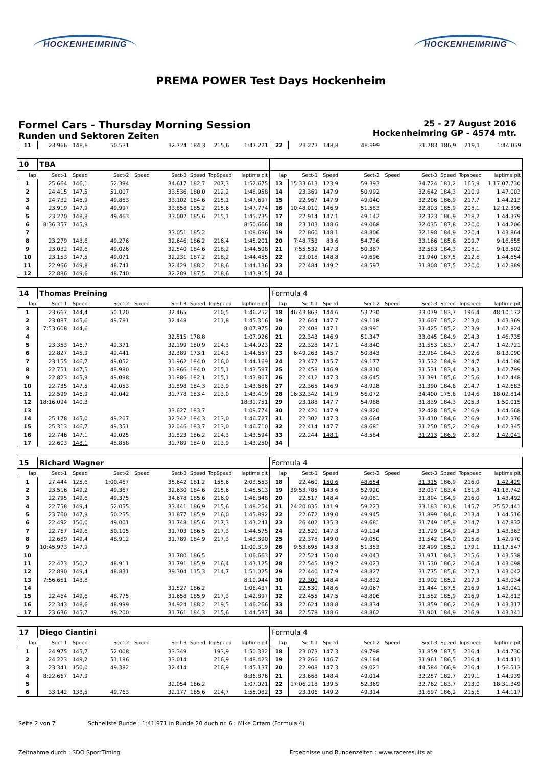HOCKENHEIMRING HOCKENHEIMRING
PREMA POWER Test Days Hockenheim
Formel Cars - Thursday Morning Session
Runden und Sektoren Zeiten
25 - 27 August 2016
Hockenheimring GP - 4574 mtr.
| 11 | 23.966 | 148,8 | 50.531 | | 32.724 | 184,3 | 215,6 | 1:47.221 | 22 | 23.277 | 148,8 | 48.999 | | 31.783 | 186,9 | 219,1 | 1:44.059 |
| 10 | TBA | | | | | | | | | | | | | | | | |
| lap | Sect-1 | Speed | Sect-2 | Speed | Sect-3 | Speed | TopSpeed | laptime pit | lap | Sect-1 | Speed | Sect-2 | Speed | Sect-3 | Speed | Topspeed | laptime pit |
| 1 | 25.664 | 146,1 | 52.394 | | 34.617 | 182,7 | 207,3 | 1:52.675 | 13 | 15:33.613 | 123,9 | 59.393 | | 34.724 | 181,2 | 165,9 | 1:17:07.730 |
| 2 | 24.415 | 147,5 | 51.007 | | 33.536 | 180,0 | 212,2 | 1:48.958 | 14 | 23.369 | 147,9 | 50.992 | | 32.642 | 184,3 | 210,9 | 1:47.003 |
| 3 | 24.732 | 146,9 | 49.863 | | 33.102 | 184,6 | 215,1 | 1:47.697 | 15 | 22.967 | 147,9 | 49.040 | | 32.206 | 186,9 | 217,7 | 1:44.213 |
| 4 | 23.919 | 147,9 | 49.997 | | 33.858 | 185,2 | 215,6 | 1:47.774 | 16 | 10:48.010 | 146,9 | 51.583 | | 32.803 | 185,9 | 208,1 | 12:12.396 |
| 5 | 23.270 | 148,8 | 49.463 | | 33.002 | 185,6 | 215,1 | 1:45.735 | 17 | 22.914 | 147,1 | 49.142 | | 32.323 | 186,9 | 218,2 | 1:44.379 |
| 6 | 8:36.357 | 145,9 | | | | | | 8:50.666 | 18 | 23.103 | 148,6 | 49.068 | | 32.035 | 187,8 | 220,0 | 1:44.206 |
| 7 | | | | | 33.051 | 185,2 | | 1:08.696 | 19 | 22.860 | 148,1 | 48.806 | | 32.198 | 184,9 | 220,4 | 1:43.864 |
| 8 | 23.279 | 148,6 | 49.276 | | 32.646 | 186,2 | 216,4 | 1:45.201 | 20 | 7:48.753 | 83,6 | 54.736 | | 33.166 | 185,6 | 209,7 | 9:16.655 |
| 9 | 23.032 | 149,6 | 49.026 | | 32.540 | 184,6 | 218,2 | 1:44.598 | 21 | 7:55.532 | 147,3 | 50.387 | | 32.583 | 184,3 | 208,1 | 9:18.502 |
| 10 | 23.153 | 147,5 | 49.071 | | 32.231 | 187,2 | 218,2 | 1:44.455 | 22 | 23.018 | 148,8 | 49.696 | | 31.940 | 187,5 | 212,6 | 1:44.654 |
| 11 | 22.966 | 149,8 | 48.741 | | 32.429 | 188,2 | 218,6 | 1:44.136 | 23 | 22.484 | 149,2 | 48.597 | | 31.808 | 187,5 | 220,0 | 1:42.889 |
| 12 | 22.886 | 149,6 | 48.740 | | 32.289 | 187,5 | 218,6 | 1:43.915 | 24 | | | | | | | | |
| 14 | Thomas Preining | | | | | | | | Formula 4 | | | | | | | | |
| lap | Sect-1 | Speed | Sect-2 | Speed | Sect-3 | Speed | TopSpeed | laptime pit | lap | Sect-1 | Speed | Sect-2 | Speed | Sect-3 | Speed | Topspeed | laptime pit |
| 1 | 23.667 | 144,4 | 50.120 | | 32.465 | | 210,5 | 1:46.252 | 18 | 46:43.863 | 144,6 | 53.230 | | 33.079 | 183,7 | 196,4 | 48:10.172 |
| 2 | 23.087 | 145,6 | 49.781 | | 32.448 | | 211,8 | 1:45.316 | 19 | 22.644 | 147,7 | 49.118 | | 31.607 | 185,2 | 213,0 | 1:43.369 |
| 3 | 7:53.608 | 144,6 | | | | | | 8:07.975 | 20 | 22.408 | 147,1 | 48.991 | | 31.425 | 185,2 | 213,9 | 1:42.824 |
| 4 | | | | | 32.515 | 178,8 | | 1:07.926 | 21 | 22.343 | 146,9 | 51.347 | | 33.045 | 184,9 | 214,3 | 1:46.735 |
| 5 | 23.353 | 146,7 | 49.371 | | 32.199 | 180,9 | 214,3 | 1:44.923 | 22 | 22.328 | 147,1 | 48.840 | | 31.553 | 183,7 | 214,7 | 1:42.721 |
| 6 | 22.827 | 145,9 | 49.441 | | 32.389 | 173,1 | 214,3 | 1:44.657 | 23 | 6:49.263 | 145,7 | 50.843 | | 32.984 | 184,3 | 202,6 | 8:13.090 |
| 7 | 23.155 | 146,7 | 49.052 | | 31.962 | 184,0 | 216,0 | 1:44.169 | 24 | 23.477 | 145,7 | 49.177 | | 31.532 | 184,9 | 214,7 | 1:44.186 |
| 8 | 22.751 | 147,5 | 48.980 | | 31.866 | 184,0 | 215,1 | 1:43.597 | 25 | 22.458 | 146,9 | 48.810 | | 31.531 | 183,4 | 214,3 | 1:42.799 |
| 9 | 22.823 | 145,9 | 49.098 | | 31.886 | 182,1 | 215,1 | 1:43.807 | 26 | 22.412 | 147,3 | 48.645 | | 31.391 | 185,6 | 215,6 | 1:42.448 |
| 10 | 22.735 | 147,5 | 49.053 | | 31.898 | 184,3 | 213,9 | 1:43.686 | 27 | 22.365 | 146,9 | 48.928 | | 31.390 | 184,6 | 214,7 | 1:42.683 |
| 11 | 22.599 | 146,9 | 49.042 | | 31.778 | 183,4 | 213,0 | 1:43.419 | 28 | 16:32.342 | 141,9 | 56.072 | | 34.400 | 175,6 | 194,6 | 18:02.814 |
| 12 | 18:16.094 | 140,3 | | | | | | 18:31.751 | 29 | 23.188 | 147,7 | 54.988 | | 31.839 | 184,3 | 205,3 | 1:50.015 |
| 13 | | | | | 33.627 | 183,7 | | 1:09.774 | 30 | 22.420 | 147,9 | 49.820 | | 32.428 | 185,9 | 216,9 | 1:44.668 |
| 14 | 25.178 | 145,0 | 49.207 | | 32.342 | 184,3 | 213,0 | 1:46.727 | 31 | 22.302 | 147,3 | 48.664 | | 31.410 | 184,6 | 216,9 | 1:42.376 |
| 15 | 25.313 | 146,7 | 49.351 | | 32.046 | 183,7 | 213,0 | 1:46.710 | 32 | 22.414 | 147,7 | 48.681 | | 31.250 | 185,2 | 216,9 | 1:42.345 |
| 16 | 22.746 | 147,1 | 49.025 | | 31.823 | 186,2 | 214,3 | 1:43.594 | 33 | 22.244 | 148,1 | 48.584 | | 31.213 | 186,9 | 218,2 | 1:42.041 |
| 17 | 22.603 | 148,1 | 48.858 | | 31.789 | 184,0 | 213,9 | 1:43.250 | 34 | | | | | | | | |
| 15 | Richard Wagner | | | | | | | | Formula 4 | | | | | | | | |
| lap | Sect-1 | Speed | Sect-2 | Speed | Sect-3 | Speed | TopSpeed | laptime pit | lap | Sect-1 | Speed | Sect-2 | Speed | Sect-3 | Speed | Topspeed | laptime pit |
| 1 | 27.444 | 125,6 | 1:00.467 | | 35.642 | 181,2 | 155,6 | 2:03.553 | 18 | 22.460 | 150,6 | 48.654 | | 31.315 | 186,9 | 216,0 | 1:42.429 |
| 2 | 23.516 | 149,2 | 49.367 | | 32.630 | 184,6 | 215,6 | 1:45.513 | 19 | 39:53.785 | 143,6 | 52.920 | | 32.037 | 183,4 | 181,8 | 41:18.742 |
| 3 | 22.795 | 149,6 | 49.375 | | 34.678 | 185,6 | 216,0 | 1:46.848 | 20 | 22.517 | 148,4 | 49.081 | | 31.894 | 184,9 | 216,0 | 1:43.492 |
| 4 | 22.758 | 149,4 | 52.055 | | 33.441 | 186,9 | 215,6 | 1:48.254 | 21 | 24:20.035 | 141,9 | 59.223 | | 33.183 | 181,8 | 145,7 | 25:52.441 |
| 5 | 23.760 | 147,9 | 50.255 | | 31.877 | 185,9 | 216,0 | 1:45.892 | 22 | 22.672 | 149,0 | 49.945 | | 31.899 | 184,6 | 213,4 | 1:44.516 |
| 6 | 22.492 | 150,0 | 49.001 | | 31.748 | 185,6 | 217,3 | 1:43.241 | 23 | 26.402 | 135,3 | 49.681 | | 31.749 | 185,9 | 214,7 | 1:47.832 |
| 7 | 22.767 | 149,6 | 50.105 | | 31.703 | 186,5 | 217,3 | 1:44.575 | 24 | 22.520 | 147,3 | 49.114 | | 31.729 | 184,9 | 214,3 | 1:43.363 |
| 8 | 22.689 | 149,4 | 48.912 | | 31.789 | 184,9 | 217,3 | 1:43.390 | 25 | 22.378 | 149,0 | 49.050 | | 31.542 | 184,0 | 215,6 | 1:42.970 |
| 9 | 10:45.973 | 147,9 | | | | | | 11:00.319 | 26 | 9:53.695 | 143,8 | 51.353 | | 32.499 | 185,2 | 179,1 | 11:17.547 |
| 10 | | | | | 31.780 | 186,5 | | 1:06.663 | 27 | 22.524 | 150,0 | 49.043 | | 31.971 | 184,3 | 215,6 | 1:43.538 |
| 11 | 22.423 | 150,2 | 48.911 | | 31.791 | 185,9 | 216,4 | 1:43.125 | 28 | 22.545 | 149,2 | 49.023 | | 31.530 | 186,2 | 216,4 | 1:43.098 |
| 12 | 22.890 | 149,4 | 48.831 | | 39.304 | 115,3 | 214,7 | 1:51.025 | 29 | 22.440 | 147,9 | 48.827 | | 31.775 | 185,6 | 217,3 | 1:43.042 |
| 13 | 7:56.651 | 148,8 | | | | | | 8:10.944 | 30 | 22.300 | 148,4 | 48.832 | | 31.902 | 185,2 | 217,3 | 1:43.034 |
| 14 | | | | | 31.527 | 186,2 | | 1:06.437 | 31 | 22.530 | 148,6 | 49.067 | | 31.444 | 187,5 | 216,9 | 1:43.041 |
| 15 | 22.464 | 149,6 | 48.775 | | 31.658 | 185,9 | 217,3 | 1:42.897 | 32 | 22.455 | 147,5 | 48.806 | | 31.552 | 185,9 | 216,9 | 1:42.813 |
| 16 | 22.343 | 148,6 | 48.999 | | 34.924 | 188,2 | 219,5 | 1:46.266 | 33 | 22.624 | 148,8 | 48.834 | | 31.859 | 186,2 | 216,9 | 1:43.317 |
| 17 | 23.636 | 145,7 | 49.200 | | 31.761 | 184,3 | 215,6 | 1:44.597 | 34 | 22.578 | 148,6 | 48.862 | | 31.901 | 184,9 | 216,9 | 1:43.341 |
| 17 | Diego Ciantini | | | | | | | | Formula 4 | | | | | | | | |
| lap | Sect-1 | Speed | Sect-2 | Speed | Sect-3 | Speed | TopSpeed | laptime pit | lap | Sect-1 | Speed | Sect-2 | Speed | Sect-3 | Speed | Topspeed | laptime pit |
| 1 | 24.975 | 145,7 | 52.008 | | 33.349 | | 193,9 | 1:50.332 | 18 | 23.073 | 147,3 | 49.798 | | 31.859 | 187,5 | 216,4 | 1:44.730 |
| 2 | 24.223 | 149,2 | 51.186 | | 33.014 | | 216,9 | 1:48.423 | 19 | 23.266 | 146,7 | 49.184 | | 31.961 | 186,5 | 216,4 | 1:44.411 |
| 3 | 23.341 | 150,0 | 49.382 | | 32.414 | | 216,9 | 1:45.137 | 20 | 22.908 | 147,3 | 49.021 | | 44.584 | 166,9 | 216,4 | 1:56.513 |
| 4 | 8:22.667 | 147,9 | | | | | | 8:36.876 | 21 | 23.668 | 148,4 | 49.014 | | 32.257 | 182,7 | 219,1 | 1:44.939 |
| 5 | | | | | 32.054 | 186,2 | | 1:07.021 | 22 | 17:06.218 | 139,5 | 52.369 | | 32.762 | 183,7 | 213,0 | 18:31.349 |
| 6 | 33.142 | 138,5 | 49.763 | | 32.177 | 185,6 | 214,7 | 1:55.082 | 23 | 23.106 | 149,2 | 49.314 | | 31.697 | 186,2 | 215,6 | 1:44.117 |
Seite 2 von 7 Schnellste Runde : 1:41.971 in Runde 20 duch nr. 6 : Mike Ortam (Formula 4)
Zeitnahme durch : SDO SportTiming Ergebnisse und Rundenzeiten : www.raceresults.at